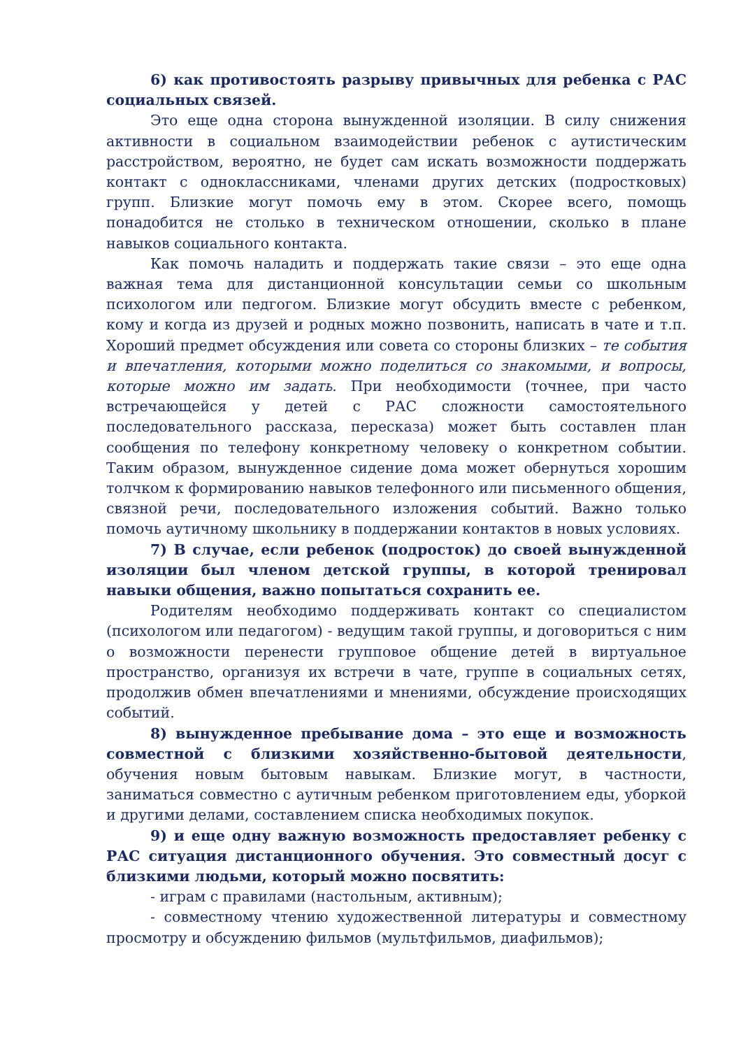6) как противостоять разрыву привычных для ребенка с РАС социальных связей.
Это еще одна сторона вынужденной изоляции. В силу снижения активности в социальном взаимодействии ребенок с аутистическим расстройством, вероятно, не будет сам искать возможности поддержать контакт с одноклассниками, членами других детских (подростковых) групп. Близкие могут помочь ему в этом. Скорее всего, помощь понадобится не столько в техническом отношении, сколько в плане навыков социального контакта.
Как помочь наладить и поддержать такие связи – это еще одна важная тема для дистанционной консультации семьи со школьным психологом или педгогом. Близкие могут обсудить вместе с ребенком, кому и когда из друзей и родных можно позвонить, написать в чате и т.п. Хороший предмет обсуждения или совета со стороны близких – те события и впечатления, которыми можно поделиться со знакомыми, и вопросы, которые можно им задать. При необходимости (точнее, при часто встречающейся у детей с РАС сложности самостоятельного последовательного рассказа, пересказа) может быть составлен план сообщения по телефону конкретному человеку о конкретном событии. Таким образом, вынужденное сидение дома может обернуться хорошим толчком к формированию навыков телефонного или письменного общения, связной речи, последовательного изложения событий. Важно только помочь аутичному школьнику в поддержании контактов в новых условиях.
7) В случае, если ребенок (подросток) до своей вынужденной изоляции был членом детской группы, в которой тренировал навыки общения, важно попытаться сохранить ее.
Родителям необходимо поддерживать контакт со специалистом (психологом или педагогом) - ведущим такой группы, и договориться с ним о возможности перенести групповое общение детей в виртуальное пространство, организуя их встречи в чате, группе в социальных сетях, продолжив обмен впечатлениями и мнениями, обсуждение происходящих событий.
8) вынужденное пребывание дома – это еще и возможность совместной с близкими хозяйственно-бытовой деятельности, обучения новым бытовым навыкам. Близкие могут, в частности, заниматься совместно с аутичным ребенком приготовлением еды, уборкой и другими делами, составлением списка необходимых покупок.
9) и еще одну важную возможность предоставляет ребенку с РАС ситуация дистанционного обучения. Это совместный досуг с близкими людьми, который можно посвятить:
- играм с правилами (настольным, активным);
- совместному чтению художественной литературы и совместному просмотру и обсуждению фильмов (мультфильмов, диафильмов);